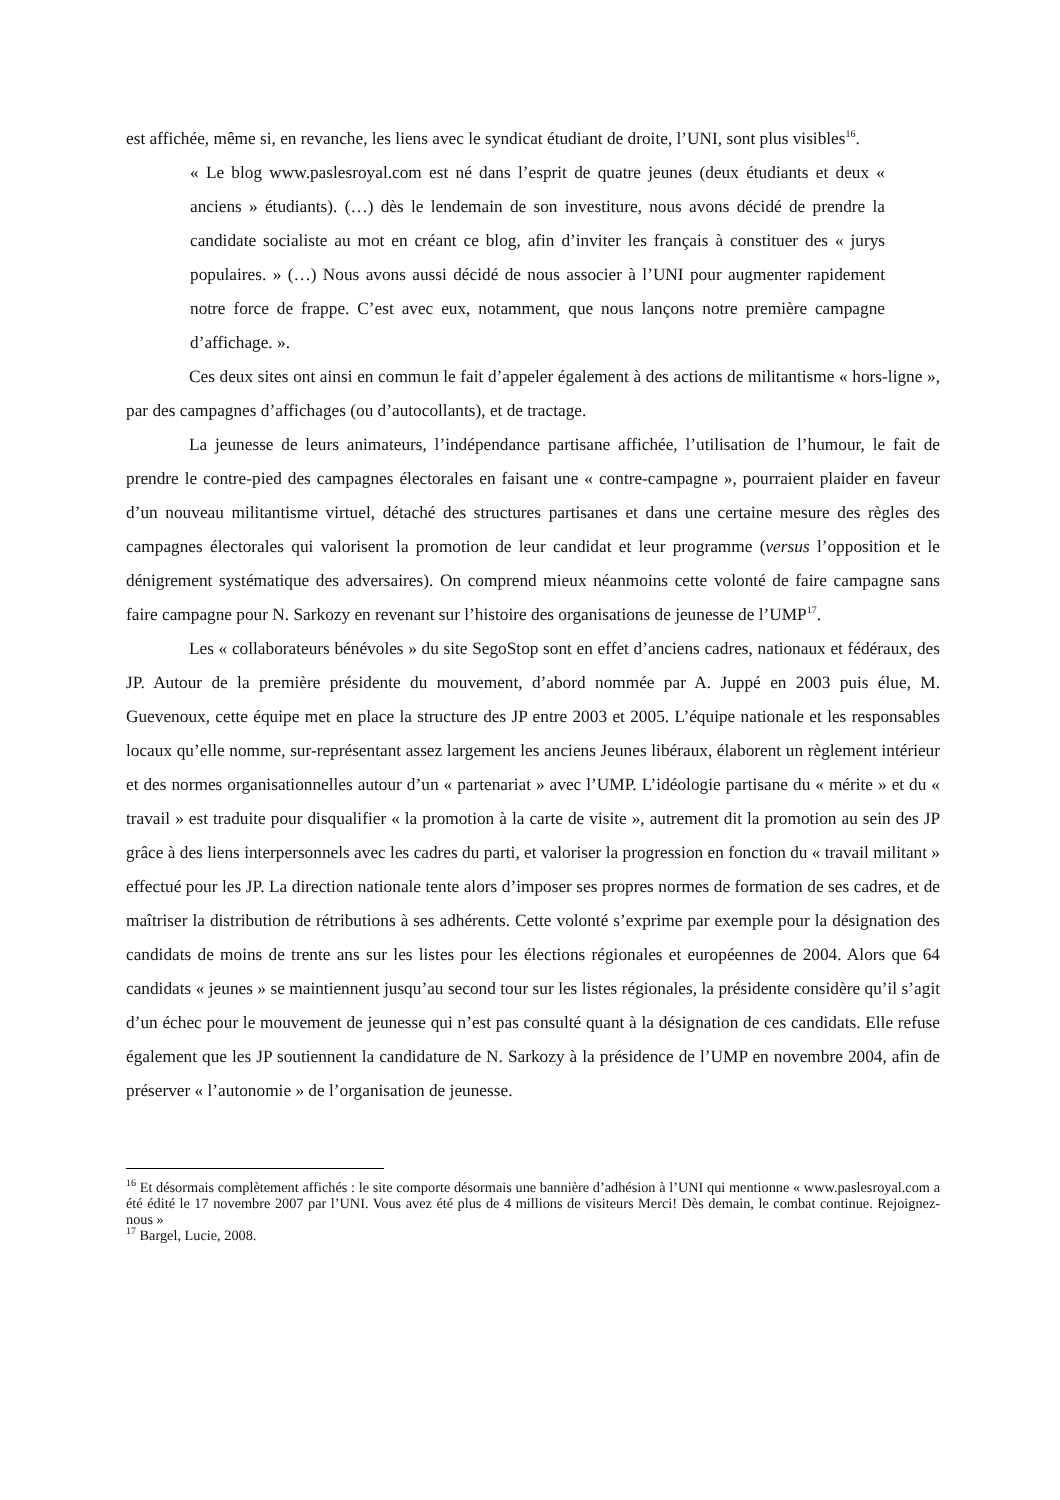est affichée, même si, en revanche, les liens avec le syndicat étudiant de droite, l’UNI, sont plus visibles<sup>16</sup>.
« Le blog www.paslesroyal.com est né dans l’esprit de quatre jeunes (deux étudiants et deux « anciens » étudiants). (…) dès le lendemain de son investiture, nous avons décidé de prendre la candidate socialiste au mot en créant ce blog, afin d’inviter les français à constituer des « jurys populaires. » (…) Nous avons aussi décidé de nous associer à l’UNI pour augmenter rapidement notre force de frappe. C’est avec eux, notamment, que nous lançons notre première campagne d’affichage. ».
Ces deux sites ont ainsi en commun le fait d’appeler également à des actions de militantisme « hors-ligne », par des campagnes d’affichages (ou d’autocollants), et de tractage.
La jeunesse de leurs animateurs, l’indépendance partisane affichée, l’utilisation de l’humour, le fait de prendre le contre-pied des campagnes électorales en faisant une « contre-campagne », pourraient plaider en faveur d’un nouveau militantisme virtuel, détaché des structures partisanes et dans une certaine mesure des règles des campagnes électorales qui valorisent la promotion de leur candidat et leur programme (versus l’opposition et le dénigrement systématique des adversaires). On comprend mieux néanmoins cette volonté de faire campagne sans faire campagne pour N. Sarkozy en revenant sur l’histoire des organisations de jeunesse de l’UMP<sup>17</sup>.
Les « collaborateurs bénévoles » du site SegoStop sont en effet d’anciens cadres, nationaux et fédéraux, des JP. Autour de la première présidente du mouvement, d’abord nommée par A. Juppé en 2003 puis élue, M. Guevenoux, cette équipe met en place la structure des JP entre 2003 et 2005. L’équipe nationale et les responsables locaux qu’elle nomme, sur-représentant assez largement les anciens Jeunes libéraux, élaborent un règlement intérieur et des normes organisationnelles autour d’un « partenariat » avec l’UMP. L’idéologie partisane du « mérite » et du « travail » est traduite pour disqualifier « la promotion à la carte de visite », autrement dit la promotion au sein des JP grâce à des liens interpersonnels avec les cadres du parti, et valoriser la progression en fonction du « travail militant » effectué pour les JP. La direction nationale tente alors d’imposer ses propres normes de formation de ses cadres, et de maîtriser la distribution de rétributions à ses adhérents. Cette volonté s’exprime par exemple pour la désignation des candidats de moins de trente ans sur les listes pour les élections régionales et européennes de 2004. Alors que 64 candidats « jeunes » se maintiennent jusqu’au second tour sur les listes régionales, la présidente considère qu’il s’agit d’un échec pour le mouvement de jeunesse qui n’est pas consulté quant à la désignation de ces candidats. Elle refuse également que les JP soutiennent la candidature de N. Sarkozy à la présidence de l’UMP en novembre 2004, afin de préserver « l’autonomie » de l’organisation de jeunesse.
<sup>16</sup> Et désormais complètement affichés : le site comporte désormais une bannière d’adhésion à l’UNI qui mentionne « www.paslesroyal.com a été édité le 17 novembre 2007 par l’UNI. Vous avez été plus de 4 millions de visiteurs Merci! Dès demain, le combat continue. Rejoignez-nous »
<sup>17</sup> Bargel, Lucie, 2008.